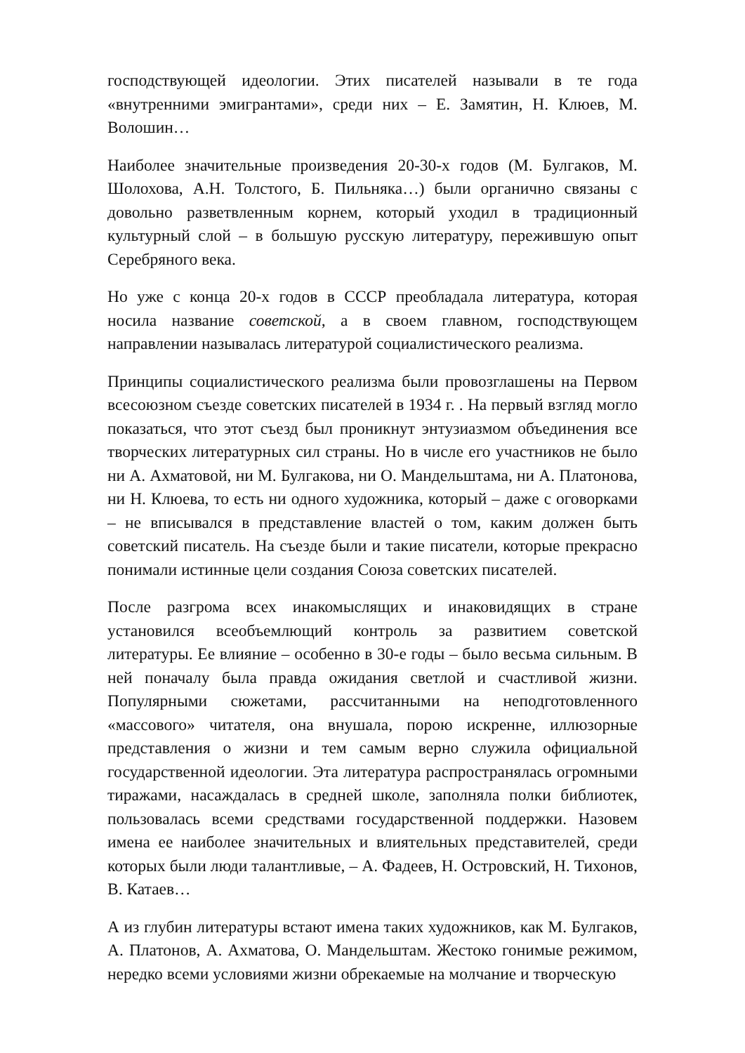господствующей идеологии. Этих писателей называли в те года «внутренними эмигрантами», среди них – Е. Замятин, Н. Клюев, М. Волошин…
Наиболее значительные произведения 20-30-х годов (М. Булгаков, М. Шолохова, А.Н. Толстого, Б. Пильняка…) были органично связаны с довольно разветвленным корнем, который уходил в традиционный культурный слой – в большую русскую литературу, пережившую опыт Серебряного века.
Но уже с конца 20-х годов в СССР преобладала литература, которая носила название советской, а в своем главном, господствующем направлении называлась литературой социалистического реализма.
Принципы социалистического реализма были провозглашены на Первом всесоюзном съезде советских писателей в 1934 г. . На первый взгляд могло показаться, что этот съезд был проникнут энтузиазмом объединения все творческих литературных сил страны. Но в числе его участников не было ни А. Ахматовой, ни М. Булгакова, ни О. Мандельштама, ни А. Платонова, ни Н. Клюева, то есть ни одного художника, который – даже с оговорками – не вписывался в представление властей о том, каким должен быть советский писатель. На съезде были и такие писатели, которые прекрасно понимали истинные цели создания Союза советских писателей.
После разгрома всех инакомыслящих и инаковидящих в стране установился всеобъемлющий контроль за развитием советской литературы. Ее влияние – особенно в 30-е годы – было весьма сильным. В ней поначалу была правда ожидания светлой и счастливой жизни. Популярными сюжетами, рассчитанными на неподготовленного «массового» читателя, она внушала, порою искренне, иллюзорные представления о жизни и тем самым верно служила официальной государственной идеологии. Эта литература распространялась огромными тиражами, насаждалась в средней школе, заполняла полки библиотек, пользовалась всеми средствами государственной поддержки. Назовем имена ее наиболее значительных и влиятельных представителей, среди которых были люди талантливые, – А. Фадеев, Н. Островский, Н. Тихонов, В. Катаев…
А из глубин литературы встают имена таких художников, как М. Булгаков, А. Платонов, А. Ахматова, О. Мандельштам. Жестоко гонимые режимом, нередко всеми условиями жизни обрекаемые на молчание и творческую